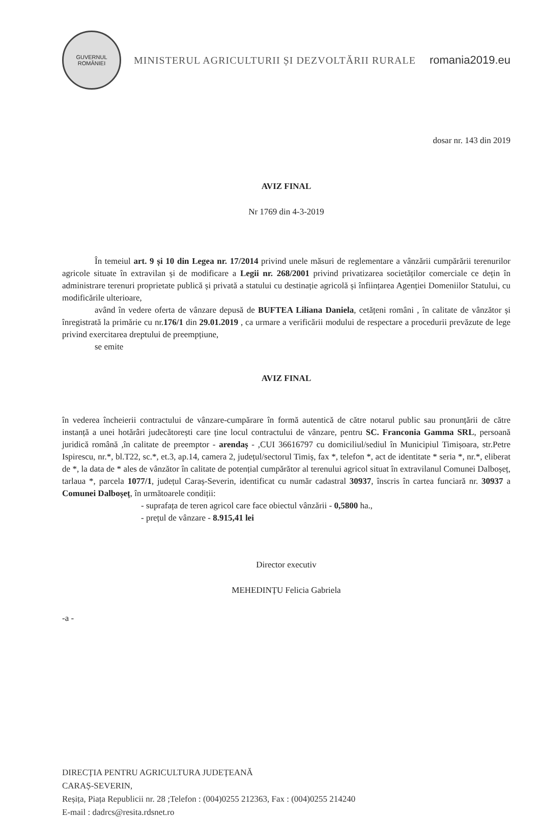GUVERNUL
ROMÂNIEI
MINISTERUL AGRICULTURII ȘI DEZVOLTĂRII RURALE
romania2019.eu
dosar nr. 143 din 2019
AVIZ FINAL
Nr 1769 din 4-3-2019
În temeiul art. 9 și 10 din Legea nr. 17/2014 privind unele măsuri de reglementare a vânzării cumpărării terenurilor agricole situate în extravilan și de modificare a Legii nr. 268/2001 privind privatizarea societăților comerciale ce dețin în administrare terenuri proprietate publică și privată a statului cu destinație agricolă și înființarea Agenției Domeniilor Statului, cu modificările ulterioare,
având în vedere oferta de vânzare depusă de BUFTEA Liliana Daniela, cetățeni români , în calitate de vânzător și înregistrată la primărie cu nr.176/1 din 29.01.2019 , ca urmare a verificării modului de respectare a procedurii prevăzute de lege privind exercitarea dreptului de preempțiune,
se emite
AVIZ FINAL
în vederea încheierii contractului de vânzare-cumpărare în formă autentică de către notarul public sau pronunțării de către instanță a unei hotărâri judecătorești care ține locul contractului de vânzare, pentru SC. Franconia Gamma SRL, persoană juridică română ,în calitate de preemptor - arendaș - ,CUI 36616797 cu domiciliul/sediul în Municipiul Timișoara, str.Petre Ispirescu, nr.*, bl.T22, sc.*, et.3, ap.14, camera 2, județul/sectorul Timiș, fax *, telefon *, act de identitate * seria *, nr.*, eliberat de *, la data de * ales de vânzător în calitate de potențial cumpărător al terenului agricol situat în extravilanul Comunei Dalboșeț, tarlaua *, parcela 1077/1, județul Caraș-Severin, identificat cu număr cadastral 30937, înscris în cartea funciară nr. 30937 a Comunei Dalboșeț, în următoarele condiții:
- suprafața de teren agricol care face obiectul vânzării - 0,5800 ha.,
- prețul de vânzare - 8.915,41 lei
Director executiv
MEHEDINȚU Felicia Gabriela
-a -
DIRECȚIA PENTRU AGRICULTURA JUDEȚEANĂ
CARAȘ-SEVERIN,
Reșița, Piața Republicii nr. 28 ;Telefon : (004)0255 212363, Fax : (004)0255 214240
E-mail : dadrcs@resita.rdsnet.ro